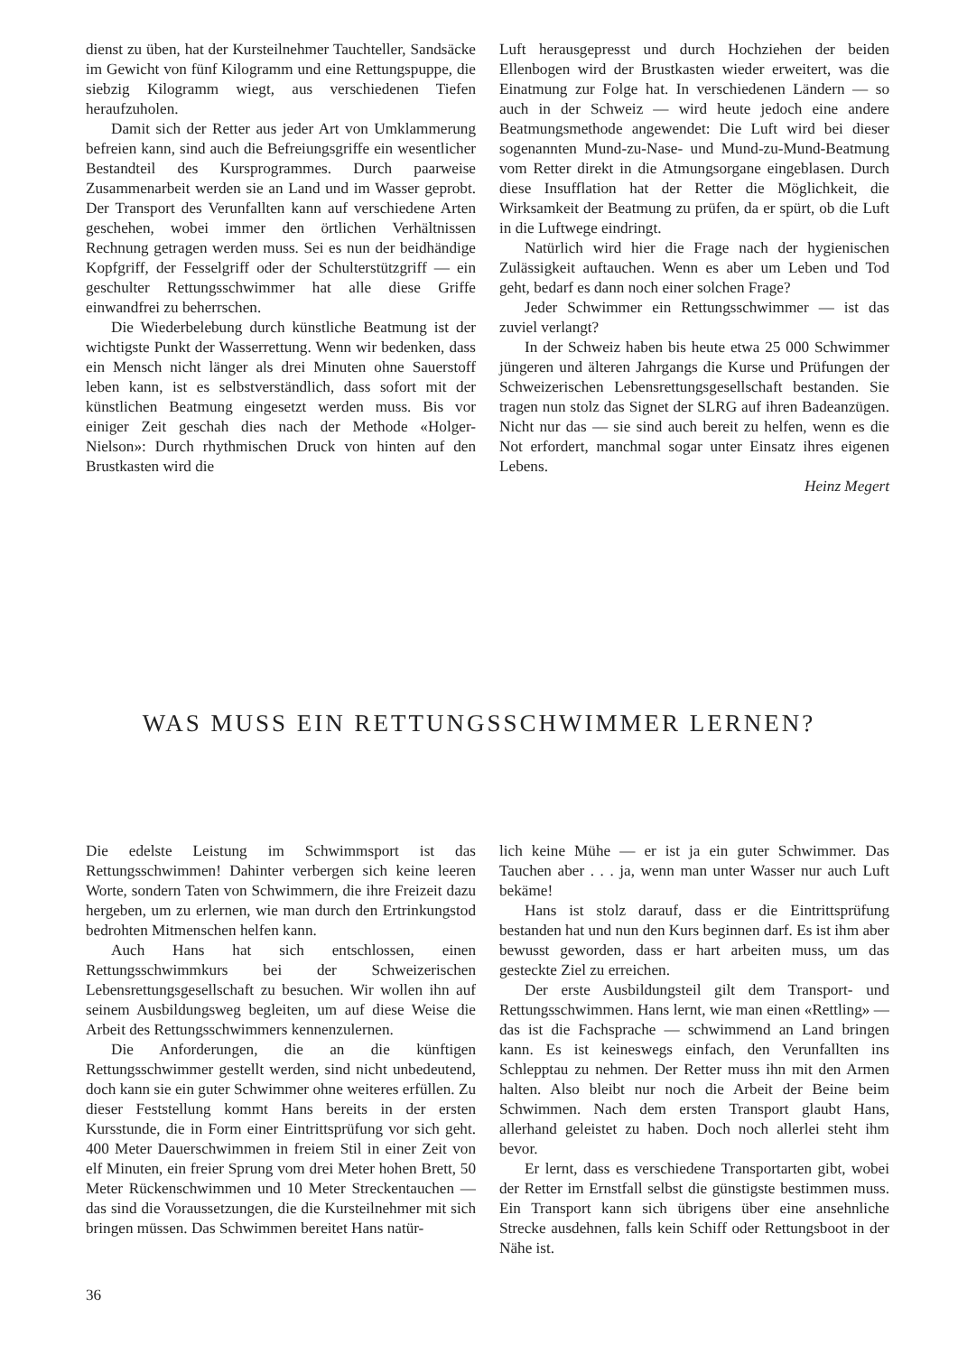dienst zu üben, hat der Kursteilnehmer Tauchteller, Sandsäcke im Gewicht von fünf Kilogramm und eine Rettungspuppe, die siebzig Kilogramm wiegt, aus verschiedenen Tiefen heraufzuholen.
Damit sich der Retter aus jeder Art von Umklammerung befreien kann, sind auch die Befreiungsgriffe ein wesentlicher Bestandteil des Kursprogrammes. Durch paarweise Zusammenarbeit werden sie an Land und im Wasser geprobt. Der Transport des Verunfallten kann auf verschiedene Arten geschehen, wobei immer den örtlichen Verhältnissen Rechnung getragen werden muss. Sei es nun der beidhändige Kopfgriff, der Fesselgriff oder der Schulterstützgriff — ein geschulter Rettungsschwimmer hat alle diese Griffe einwandfrei zu beherrschen.
Die Wiederbelebung durch künstliche Beatmung ist der wichtigste Punkt der Wasserrettung. Wenn wir bedenken, dass ein Mensch nicht länger als drei Minuten ohne Sauerstoff leben kann, ist es selbstverständlich, dass sofort mit der künstlichen Beatmung eingesetzt werden muss. Bis vor einiger Zeit geschah dies nach der Methode «Holger-Nielson»: Durch rhythmischen Druck von hinten auf den Brustkasten wird die
Luft herausgepresst und durch Hochziehen der beiden Ellenbogen wird der Brustkasten wieder erweitert, was die Einatmung zur Folge hat. In verschiedenen Ländern — so auch in der Schweiz — wird heute jedoch eine andere Beatmungsmethode angewendet: Die Luft wird bei dieser sogenannten Mund-zu-Nase- und Mund-zu-Mund-Beatmung vom Retter direkt in die Atmungsorgane eingeblasen. Durch diese Insufflation hat der Retter die Möglichkeit, die Wirksamkeit der Beatmung zu prüfen, da er spürt, ob die Luft in die Luftwege eindringt.
Natürlich wird hier die Frage nach der hygienischen Zulässigkeit auftauchen. Wenn es aber um Leben und Tod geht, bedarf es dann noch einer solchen Frage?
Jeder Schwimmer ein Rettungsschwimmer — ist das zuviel verlangt?
In der Schweiz haben bis heute etwa 25 000 Schwimmer jüngeren und älteren Jahrgangs die Kurse und Prüfungen der Schweizerischen Lebensrettungsgesellschaft bestanden. Sie tragen nun stolz das Signet der SLRG auf ihren Badeanzügen. Nicht nur das — sie sind auch bereit zu helfen, wenn es die Not erfordert, manchmal sogar unter Einsatz ihres eigenen Lebens.
Heinz Megert
WAS MUSS EIN RETTUNGSSCHWIMMER LERNEN?
Die edelste Leistung im Schwimmsport ist das Rettungsschwimmen! Dahinter verbergen sich keine leeren Worte, sondern Taten von Schwimmern, die ihre Freizeit dazu hergeben, um zu erlernen, wie man durch den Ertrinkungstod bedrohten Mitmenschen helfen kann.
Auch Hans hat sich entschlossen, einen Rettungsschwimmkurs bei der Schweizerischen Lebensrettungsgesellschaft zu besuchen. Wir wollen ihn auf seinem Ausbildungsweg begleiten, um auf diese Weise die Arbeit des Rettungsschwimmers kennenzulernen.
Die Anforderungen, die an die künftigen Rettungsschwimmer gestellt werden, sind nicht unbedeutend, doch kann sie ein guter Schwimmer ohne weiteres erfüllen. Zu dieser Feststellung kommt Hans bereits in der ersten Kursstunde, die in Form einer Eintrittsprüfung vor sich geht. 400 Meter Dauerschwimmen in freiem Stil in einer Zeit von elf Minuten, ein freier Sprung vom drei Meter hohen Brett, 50 Meter Rückenschwimmen und 10 Meter Streckentauchen — das sind die Voraussetzungen, die die Kursteilnehmer mit sich bringen müssen. Das Schwimmen bereitet Hans natür-
lich keine Mühe — er ist ja ein guter Schwimmer. Das Tauchen aber . . . ja, wenn man unter Wasser nur auch Luft bekäme!
Hans ist stolz darauf, dass er die Eintrittsprüfung bestanden hat und nun den Kurs beginnen darf. Es ist ihm aber bewusst geworden, dass er hart arbeiten muss, um das gesteckte Ziel zu erreichen.
Der erste Ausbildungsteil gilt dem Transport- und Rettungsschwimmen. Hans lernt, wie man einen «Rettling» — das ist die Fachsprache — schwimmend an Land bringen kann. Es ist keineswegs einfach, den Verunfallten ins Schlepptau zu nehmen. Der Retter muss ihn mit den Armen halten. Also bleibt nur noch die Arbeit der Beine beim Schwimmen. Nach dem ersten Transport glaubt Hans, allerhand geleistet zu haben. Doch noch allerlei steht ihm bevor.
Er lernt, dass es verschiedene Transportarten gibt, wobei der Retter im Ernstfall selbst die günstigste bestimmen muss. Ein Transport kann sich übrigens über eine ansehnliche Strecke ausdehnen, falls kein Schiff oder Rettungsboot in der Nähe ist.
36